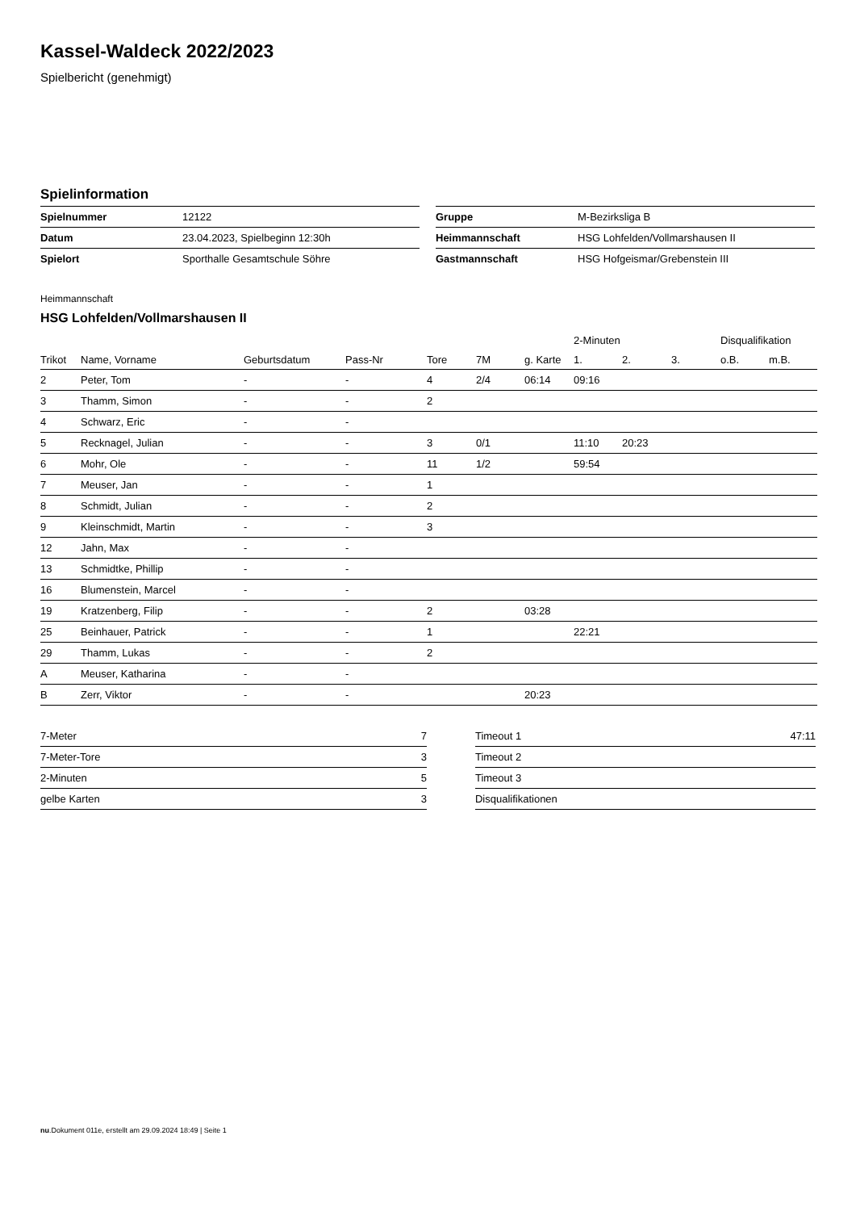Kassel-Waldeck 2022/2023
Spielbericht (genehmigt)
Spielinformation
| Spielnummer | 12122 |
| Datum | 23.04.2023, Spielbeginn 12:30h |
| Spielort | Sporthalle Gesamtschule Söhre |
| Gruppe | M-Bezirksliga B |
| Heimmannschaft | HSG Lohfelden/Vollmarshausen II |
| Gastmannschaft | HSG Hofgeismar/Grebenstein III |
Heimmannschaft
HSG Lohfelden/Vollmarshausen II
| | | | | | | | 2-Minuten | | | Disqualifikation | |
| --- | --- | --- | --- | --- | --- | --- | --- | --- | --- | --- | --- |
| Trikot | Name, Vorname | Geburtsdatum | Pass-Nr | Tore | 7M | g. Karte | 1. | 2. | 3. | o.B. | m.B. |
| 2 | Peter, Tom | - | - | 4 | 2/4 | 06:14 | 09:16 | | | | |
| 3 | Thamm, Simon | - | - | 2 | | | | | | | |
| 4 | Schwarz, Eric | - | - | | | | | | | | |
| 5 | Recknagel, Julian | - | - | 3 | 0/1 | | 11:10 | 20:23 | | | |
| 6 | Mohr, Ole | - | - | 11 | 1/2 | | 59:54 | | | | |
| 7 | Meuser, Jan | - | - | 1 | | | | | | | |
| 8 | Schmidt, Julian | - | - | 2 | | | | | | | |
| 9 | Kleinschmidt, Martin | - | - | 3 | | | | | | | |
| 12 | Jahn, Max | - | - | | | | | | | | |
| 13 | Schmidtke, Phillip | - | - | | | | | | | | |
| 16 | Blumenstein, Marcel | - | - | | | | | | | | |
| 19 | Kratzenberg, Filip | - | - | 2 | | 03:28 | | | | | |
| 25 | Beinhauer, Patrick | - | - | 1 | | | 22:21 | | | | |
| 29 | Thamm, Lukas | - | - | 2 | | | | | | | |
| A | Meuser, Katharina | - | - | | | | | | | | |
| B | Zerr, Viktor | - | - | | | 20:23 | | | | | |
| 7-Meter | 7 |
| 7-Meter-Tore | 3 |
| 2-Minuten | 5 |
| gelbe Karten | 3 |
| Timeout 1 | 47:11 |
| Timeout 2 | |
| Timeout 3 | |
| Disqualifikationen | |
nu.Dokument 011e, erstellt am 29.09.2024 18:49 | Seite 1